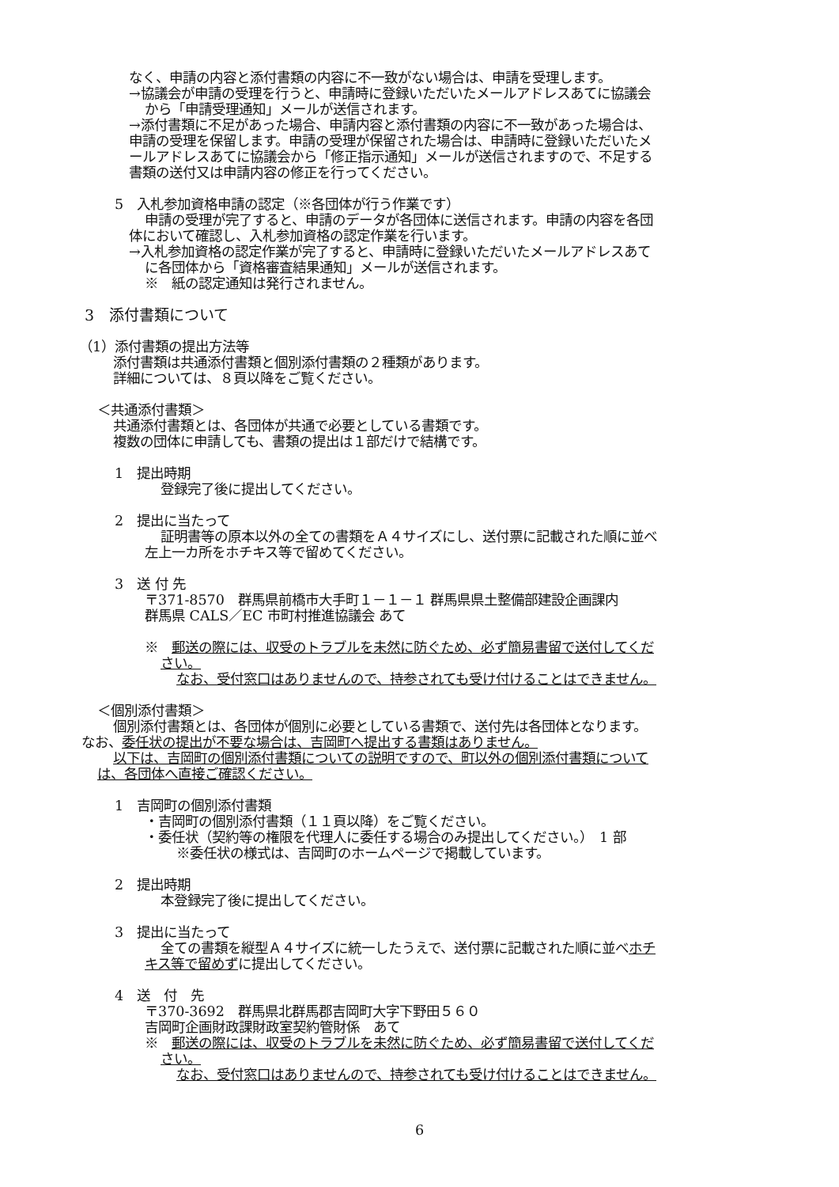なく、申請の内容と添付書類の内容に不一致がない場合は、申請を受理します。
→協議会が申請の受理を行うと、申請時に登録いただいたメールアドレスあてに協議会
から「申請受理通知」メールが送信されます。
→添付書類に不足があった場合、申請内容と添付書類の内容に不一致があった場合は、
申請の受理を保留します。申請の受理が保留された場合は、申請時に登録いただいたメ
ールアドレスあてに協議会から「修正指示通知」メールが送信されますので、不足する
書類の送付又は申請内容の修正を行ってください。
5　入札参加資格申請の認定（※各団体が行う作業です）
申請の受理が完了すると、申請のデータが各団体に送信されます。申請の内容を各団
体において確認し、入札参加資格の認定作業を行います。
→入札参加資格の認定作業が完了すると、申請時に登録いただいたメールアドレスあて
に各団体から「資格審査結果通知」メールが送信されます。
※　紙の認定通知は発行されません。
3　添付書類について
（1）添付書類の提出方法等
添付書類は共通添付書類と個別添付書類の２種類があります。
詳細については、８頁以降をご覧ください。
＜共通添付書類＞
共通添付書類とは、各団体が共通で必要としている書類です。
複数の団体に申請しても、書類の提出は１部だけで結構です。
1　提出時期
登録完了後に提出してください。
2　提出に当たって
証明書等の原本以外の全ての書類をＡ４サイズにし、送付票に記載された順に並べ
左上一カ所をホチキス等で留めてください。
3　送 付 先
〒371-8570　群馬県前橋市大手町１－１－１ 群馬県県土整備部建設企画課内
群馬県 CALS／EC 市町村推進協議会 あて
※　郵送の際には、収受のトラブルを未然に防ぐため、必ず簡易書留で送付してくだ
さい。
なお、受付窓口はありませんので、持参されても受け付けることはできません。
＜個別添付書類＞
個別添付書類とは、各団体が個別に必要としている書類で、送付先は各団体となります。
なお、委任状の提出が不要な場合は、吉岡町へ提出する書類はありません。
以下は、吉岡町の個別添付書類についての説明ですので、町以外の個別添付書類について
は、各団体へ直接ご確認ください。
1　吉岡町の個別添付書類
・吉岡町の個別添付書類（１１頁以降）をご覧ください。
・委任状（契約等の権限を代理人に委任する場合のみ提出してください。）　1 部
※委任状の様式は、吉岡町のホームページで掲載しています。
2　提出時期
本登録完了後に提出してください。
3　提出に当たって
全ての書類を縦型Ａ４サイズに統一したうえで、送付票に記載された順に並べホチ
キス等で留めずに提出してください。
4　送　付　先
〒370-3692　群馬県北群馬郡吉岡町大字下野田５６０
吉岡町企画財政課財政室契約管財係　あて
※　郵送の際には、収受のトラブルを未然に防ぐため、必ず簡易書留で送付してくだ
さい。
なお、受付窓口はありませんので、持参されても受け付けることはできません。
6